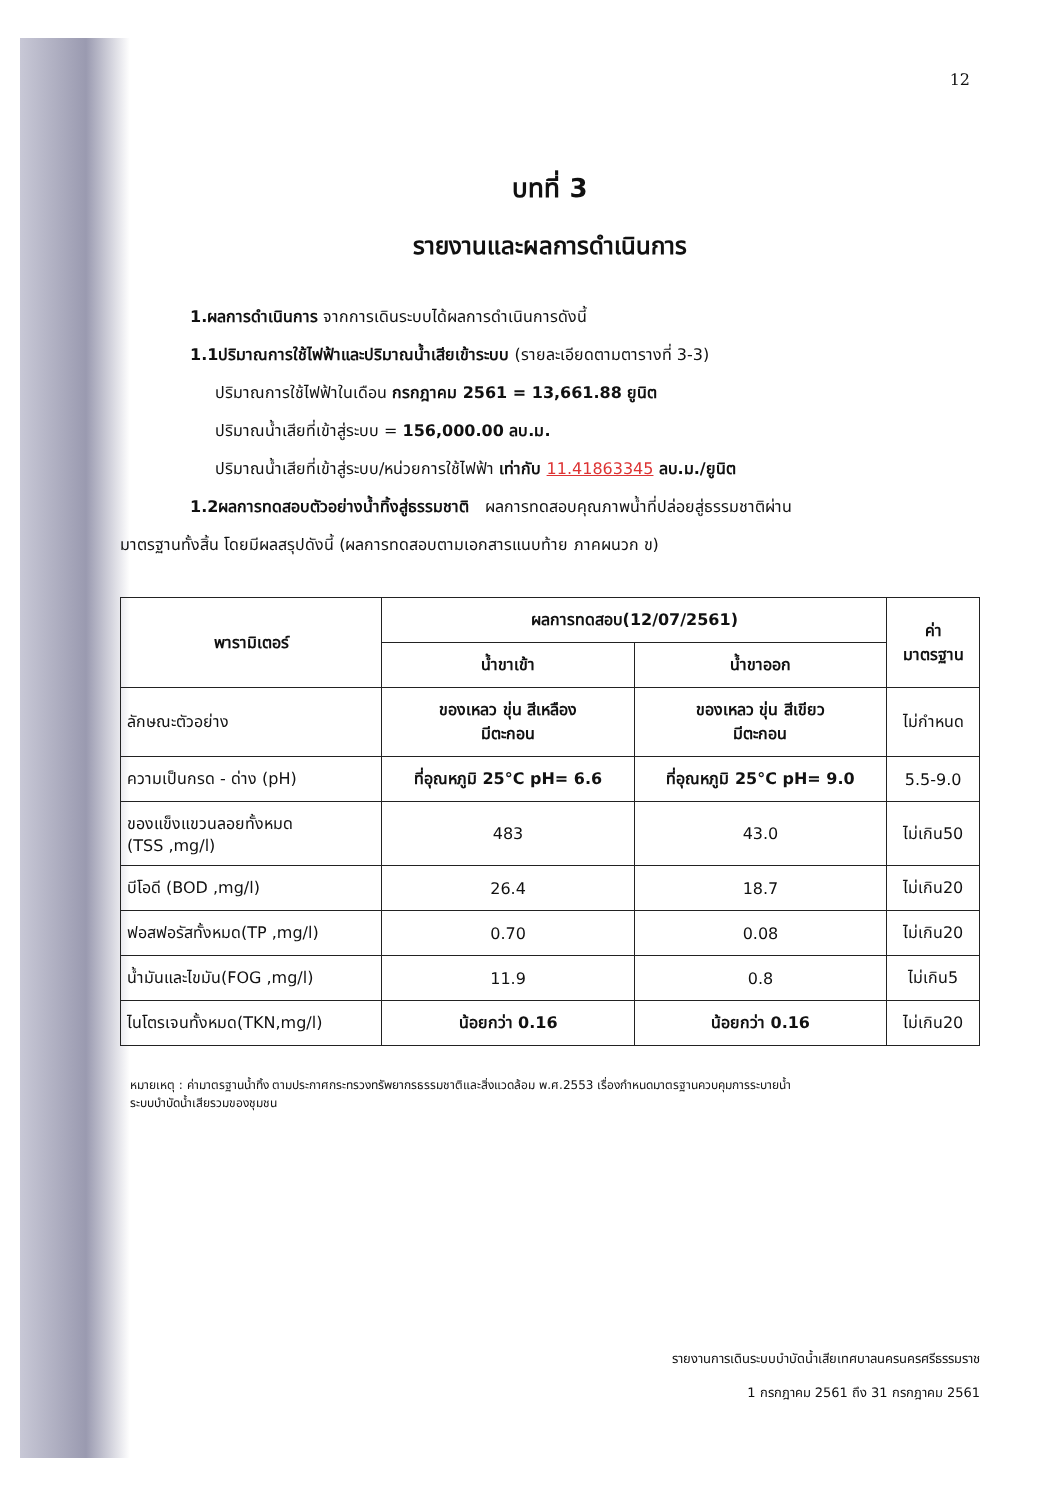12
บทที่ 3
รายงานและผลการดำเนินการ
1.ผลการดำเนินการ จากการเดินระบบได้ผลการดำเนินการดังนี้
1.1ปริมาณการใช้ไฟฟ้าและปริมาณน้ำเสียเข้าระบบ (รายละเอียดตามตารางที่ 3-3)
ปริมาณการใช้ไฟฟ้าในเดือน กรกฎาคม 2561 = 13,661.88 ยูนิต
ปริมาณน้ำเสียที่เข้าสู่ระบบ = 156,000.00 ลบ.ม.
ปริมาณน้ำเสียที่เข้าสู่ระบบ/หน่วยการใช้ไฟฟ้า เท่ากับ 11.41863345 ลบ.ม./ยูนิต
1.2ผลการทดสอบตัวอย่างน้ำทิ้งสู่ธรรมชาติ ผลการทดสอบคุณภาพน้ำที่ปล่อยสู่ธรรมชาติผ่าน
มาตรฐานทั้งสิ้น โดยมีผลสรุปดังนี้ (ผลการทดสอบตามเอกสารแนบท้าย ภาคผนวก ข)
| พารามิเตอร์ | ผลการทดสอบ(12/07/2561) | | ค่า มาตรฐาน |
| --- | --- | --- | --- |
| | น้ำขาเข้า | น้ำขาออก | |
| ลักษณะตัวอย่าง | ของเหลว ขุ่น สีเหลือง มีตะกอน | ของเหลว ขุ่น สีเขียว มีตะกอน | ไม่กำหนด |
| ความเป็นกรด - ด่าง (pH) | ที่อุณหภูมิ 25°C pH= 6.6 | ที่อุณหภูมิ 25°C pH= 9.0 | 5.5-9.0 |
| ของแข็งแขวนลอยทั้งหมด (TSS ,mg/l) | 483 | 43.0 | ไม่เกิน50 |
| บีโอดี (BOD ,mg/l) | 26.4 | 18.7 | ไม่เกิน20 |
| ฟอสฟอรัสทั้งหมด(TP ,mg/l) | 0.70 | 0.08 | ไม่เกิน20 |
| น้ำมันและไขมัน(FOG ,mg/l) | 11.9 | 0.8 | ไม่เกิน5 |
| ไนโตรเจนทั้งหมด(TKN,mg/l) | น้อยกว่า 0.16 | น้อยกว่า 0.16 | ไม่เกิน20 |
หมายเหตุ : ค่ามาตรฐานน้ำทิ้ง ตามประกาศกระทรวงทรัพยากรธรรมชาติและสิ่งแวดล้อม พ.ศ.2553 เรื่องกำหนดมาตรฐานควบคุมการระบายน้ำ
ระบบบำบัดน้ำเสียรวมของชุมชน
รายงานการเดินระบบบำบัดน้ำเสียเทศบาลนครนครศรีธรรมราช
1 กรกฎาคม 2561 ถึง 31 กรกฎาคม 2561